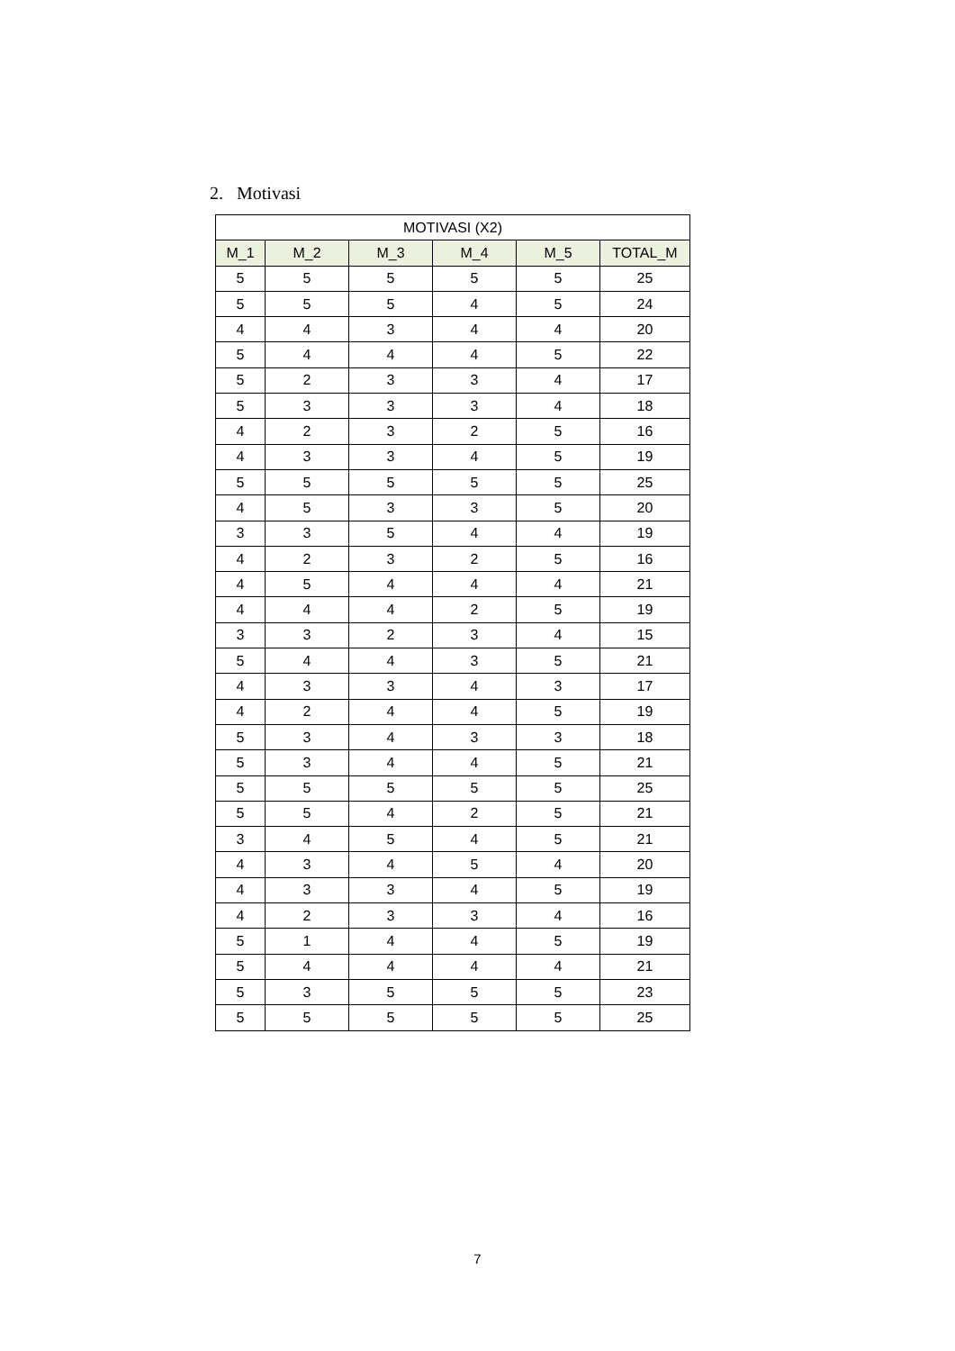2. Motivasi
| MOTIVASI (X2) | | | | | |
| --- | --- | --- | --- | --- | --- |
| M_1 | M_2 | M_3 | M_4 | M_5 | TOTAL_M |
| 5 | 5 | 5 | 5 | 5 | 25 |
| 5 | 5 | 5 | 4 | 5 | 24 |
| 4 | 4 | 3 | 4 | 4 | 20 |
| 5 | 4 | 4 | 4 | 5 | 22 |
| 5 | 2 | 3 | 3 | 4 | 17 |
| 5 | 3 | 3 | 3 | 4 | 18 |
| 4 | 2 | 3 | 2 | 5 | 16 |
| 4 | 3 | 3 | 4 | 5 | 19 |
| 5 | 5 | 5 | 5 | 5 | 25 |
| 4 | 5 | 3 | 3 | 5 | 20 |
| 3 | 3 | 5 | 4 | 4 | 19 |
| 4 | 2 | 3 | 2 | 5 | 16 |
| 4 | 5 | 4 | 4 | 4 | 21 |
| 4 | 4 | 4 | 2 | 5 | 19 |
| 3 | 3 | 2 | 3 | 4 | 15 |
| 5 | 4 | 4 | 3 | 5 | 21 |
| 4 | 3 | 3 | 4 | 3 | 17 |
| 4 | 2 | 4 | 4 | 5 | 19 |
| 5 | 3 | 4 | 3 | 3 | 18 |
| 5 | 3 | 4 | 4 | 5 | 21 |
| 5 | 5 | 5 | 5 | 5 | 25 |
| 5 | 5 | 4 | 2 | 5 | 21 |
| 3 | 4 | 5 | 4 | 5 | 21 |
| 4 | 3 | 4 | 5 | 4 | 20 |
| 4 | 3 | 3 | 4 | 5 | 19 |
| 4 | 2 | 3 | 3 | 4 | 16 |
| 5 | 1 | 4 | 4 | 5 | 19 |
| 5 | 4 | 4 | 4 | 4 | 21 |
| 5 | 3 | 5 | 5 | 5 | 23 |
| 5 | 5 | 5 | 5 | 5 | 25 |
7